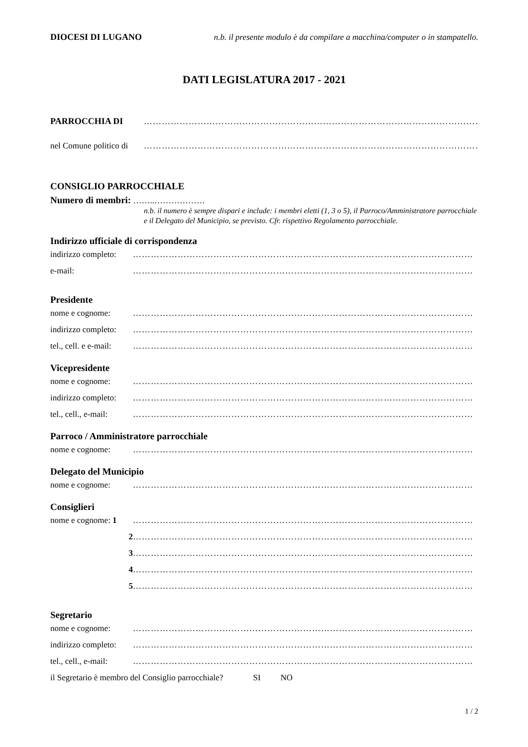DIOCESI DI LUGANO n.b. il presente modulo è da compilare a macchina/computer o in stampatello.
DATI LEGISLATURA 2017 - 2021
PARROCCHIA DI ……………………………………………………………………………………………………
nel Comune politico di ……………………………………………………………………………………………………
CONSIGLIO PARROCCHIALE
Numero di membri: ……..………………
n.b. il numero è sempre dispari e include: i membri eletti (1, 3 o 5), il Parroco/Amministratore parrocchiale e il Delegato del Municipio, se previsto. Cfr. rispettivo Regolamento parrocchiale.
Indirizzo ufficiale di corrispondenza
indirizzo completo: ……………………………………………………………………………………………………
e-mail: ……………………………………………………………………………………………………
Presidente
nome e cognome: ……………………………………………………………………………………………………
indirizzo completo: ……………………………………………………………………………………………………
tel., cell. e e-mail: ……………………………………………………………………………………………………
Vicepresidente
nome e cognome: ……………………………………………………………………………………………………
indirizzo completo: ……………………………………………………………………………………………………
tel., cell., e-mail: ……………………………………………………………………………………………………
Parroco / Amministratore parrocchiale
nome e cognome: ……………………………………………………………………………………………………
Delegato del Municipio
nome e cognome: ……………………………………………………………………………………………………
Consiglieri
nome e cognome: 1 ……………………………………………………………………………………………………
2 ……………………………………………………………………………………………………
3 ……………………………………………………………………………………………………
4 ……………………………………………………………………………………………………
5 ……………………………………………………………………………………………………
Segretario
nome e cognome: ……………………………………………………………………………………………………
indirizzo completo: ……………………………………………………………………………………………………
tel., cell., e-mail: ……………………………………………………………………………………………………
il Segretario è membro del Consiglio parrocchiale? SI NO
1 / 2